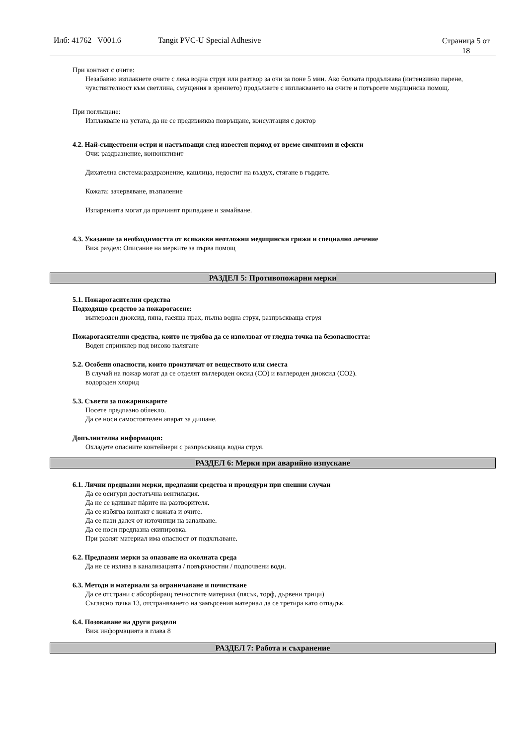Илб: 41762 V001.6 Tangit PVC-U Special Adhesive Страница 5 от
18
При контакт с очите:
Незабавно изплакнете очите с лека водна струя или разтвор за очи за поне 5 мин. Ако болката продължава (интензивно парене, чувствителност към светлина, смущения в зрението) продължете с изплакването на очите и потърсете медицинска помощ.
При поглъщане:
Изплакване на устата, да не се предизвиква повръщане, консултация с доктор
4.2. Най-съществени остри и настъпващи след известен период от време симптоми и ефекти
Очи: раздразнение, конюнктивит
Дихателна система:раздразнение, кашлица, недостиг на въздух, стягане в гърдите.
Кожата: зачервяване, възпаление
Изпаренията могат да причинят припадане и замайване.
4.3. Указание за необходимостта от всякакви неотложни медицински грижи и специално лечение
Виж раздел: Описание на мерките за първа помощ
РАЗДЕЛ 5: Противопожарни мерки
5.1. Пожарогасителни средства
Подходящо средство за пожарогасене:
въглероден диоксид, пяна, гасяща прах, пълна водна струя, разпръскваща струя
Пожарогасителни средства, които не трябва да се използват от гледна точка на безопасността:
Воден спринклер под високо налягане
5.2. Особени опасности, които произтичат от веществото или сместа
В случай на пожар могат да се отделят въглероден оксид (CO) и въглероден диоксид (CO2).
водороден хлорид
5.3. Съвети за пожарникарите
Носете предпазно облекло.
Да се носи самостоятелен апарат за дишане.
Допълнителна информация:
Охладете опасните контейнери с разпръскваща водна струя.
РАЗДЕЛ 6: Мерки при аварийно изпускане
6.1. Лични предпазни мерки, предпазни средства и процедури при спешни случаи
Да се осигури достатъчна вентилация.
Да не се вдишват пáрите на разтворителя.
Да се избягва контакт с кожата и очите.
Да се пази далеч от източници на запалване.
Да се носи предпазна екипировка.
При разлят материал има опасност от подхлъзване.
6.2. Предпазни мерки за опазване на околната среда
Да не се излива в канализацията / повърхностни / подпочвени води.
6.3. Методи и материали за ограничаване и почистване
Да се отстрани с абсорбиращ течностите материал (пясък, торф, дървени трици)
Съгласно точка 13, отстраняването на замърсения материал да се третира като отпадък.
6.4. Позоваване на други раздели
Виж информацията в глава 8
РАЗДЕЛ 7: Работа и съхранение